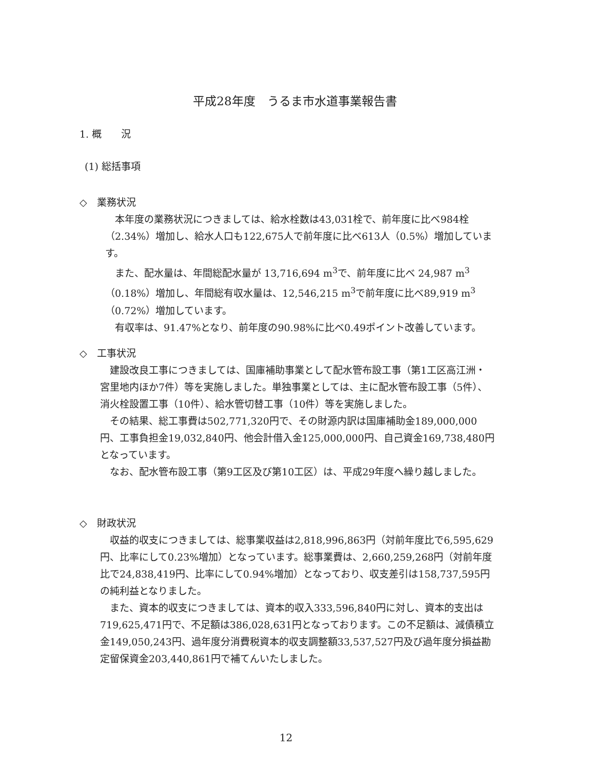平成28年度　うるま市水道事業報告書
1. 概　　況
(1) 総括事項
◇　業務状況
本年度の業務状況につきましては、給水栓数は43,031栓で、前年度に比べ984栓（2.34%）増加し、給水人口も122,675人で前年度に比べ613人（0.5%）増加しています。
また、配水量は、年間総配水量が 13,716,694 m<sup>3</sup>で、前年度に比べ 24,987 m<sup>3</sup>（0.18%）増加し、年間総有収水量は、12,546,215 m<sup>3</sup>で前年度に比べ89,919 m<sup>3</sup>（0.72%）増加しています。
有収率は、91.47%となり、前年度の90.98%に比べ0.49ポイント改善しています。
◇　工事状況
建設改良工事につきましては、国庫補助事業として配水管布設工事（第1工区高江洲・宮里地内ほか7件）等を実施しました。単独事業としては、主に配水管布設工事（5件）、消火栓設置工事（10件）、給水管切替工事（10件）等を実施しました。
その結果、総工事費は502,771,320円で、その財源内訳は国庫補助金189,000,000円、工事負担金19,032,840円、他会計借入金125,000,000円、自己資金169,738,480円となっています。
なお、配水管布設工事（第9工区及び第10工区）は、平成29年度へ繰り越しました。
◇　財政状況
収益的収支につきましては、総事業収益は2,818,996,863円（対前年度比で6,595,629円、比率にして0.23%増加）となっています。総事業費は、2,660,259,268円（対前年度比で24,838,419円、比率にして0.94%増加）となっており、収支差引は158,737,595円の純利益となりました。
また、資本的収支につきましては、資本的収入333,596,840円に対し、資本的支出は719,625,471円で、不足額は386,028,631円となっております。この不足額は、減債積立金149,050,243円、過年度分消費税資本的収支調整額33,537,527円及び過年度分損益勘定留保資金203,440,861円で補てんいたしました。
12